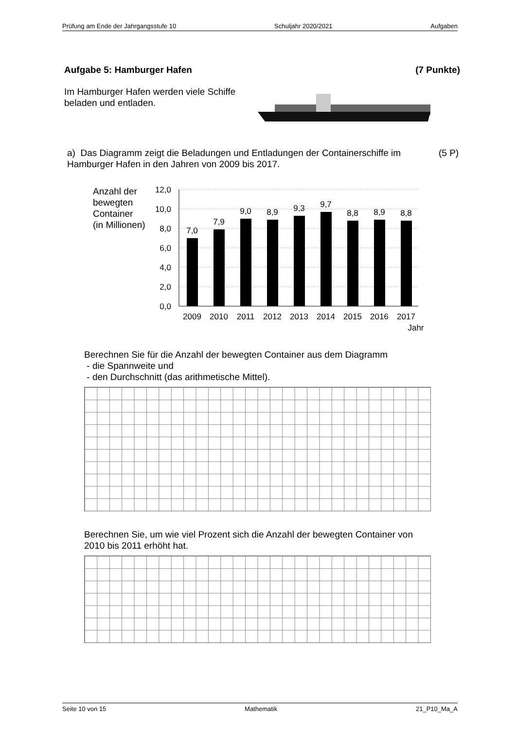Prüfung am Ende der Jahrgangsstufe 10 Schuljahr 2020/2021 Aufgaben
Aufgabe 5: Hamburger Hafen (7 Punkte)
Im Hamburger Hafen werden viele Schiffe
beladen und entladen.
a) Das Diagramm zeigt die Beladungen und Entladungen der Containerschiffe im Hamburger Hafen in den Jahren von 2009 bis 2017.
(5 P)
Anzahl der
bewegten
Container
(in Millionen)
12,0
10,0
8,0
6,0
4,0
2,0
0,0
7,0
7,9
9,0
8,9
9,3
9,7
8,8
8,9
8,8
2009
2010
2011
2012
2013
2014
2015
2016
2017
Jahr
Berechnen Sie für die Anzahl der bewegten Container aus dem Diagramm
- die Spannweite und
- den Durchschnitt (das arithmetische Mittel).
Berechnen Sie, um wie viel Prozent sich die Anzahl der bewegten Container von 2010 bis 2011 erhöht hat.
Seite 10 von 15 Mathematik 21_P10_Ma_A